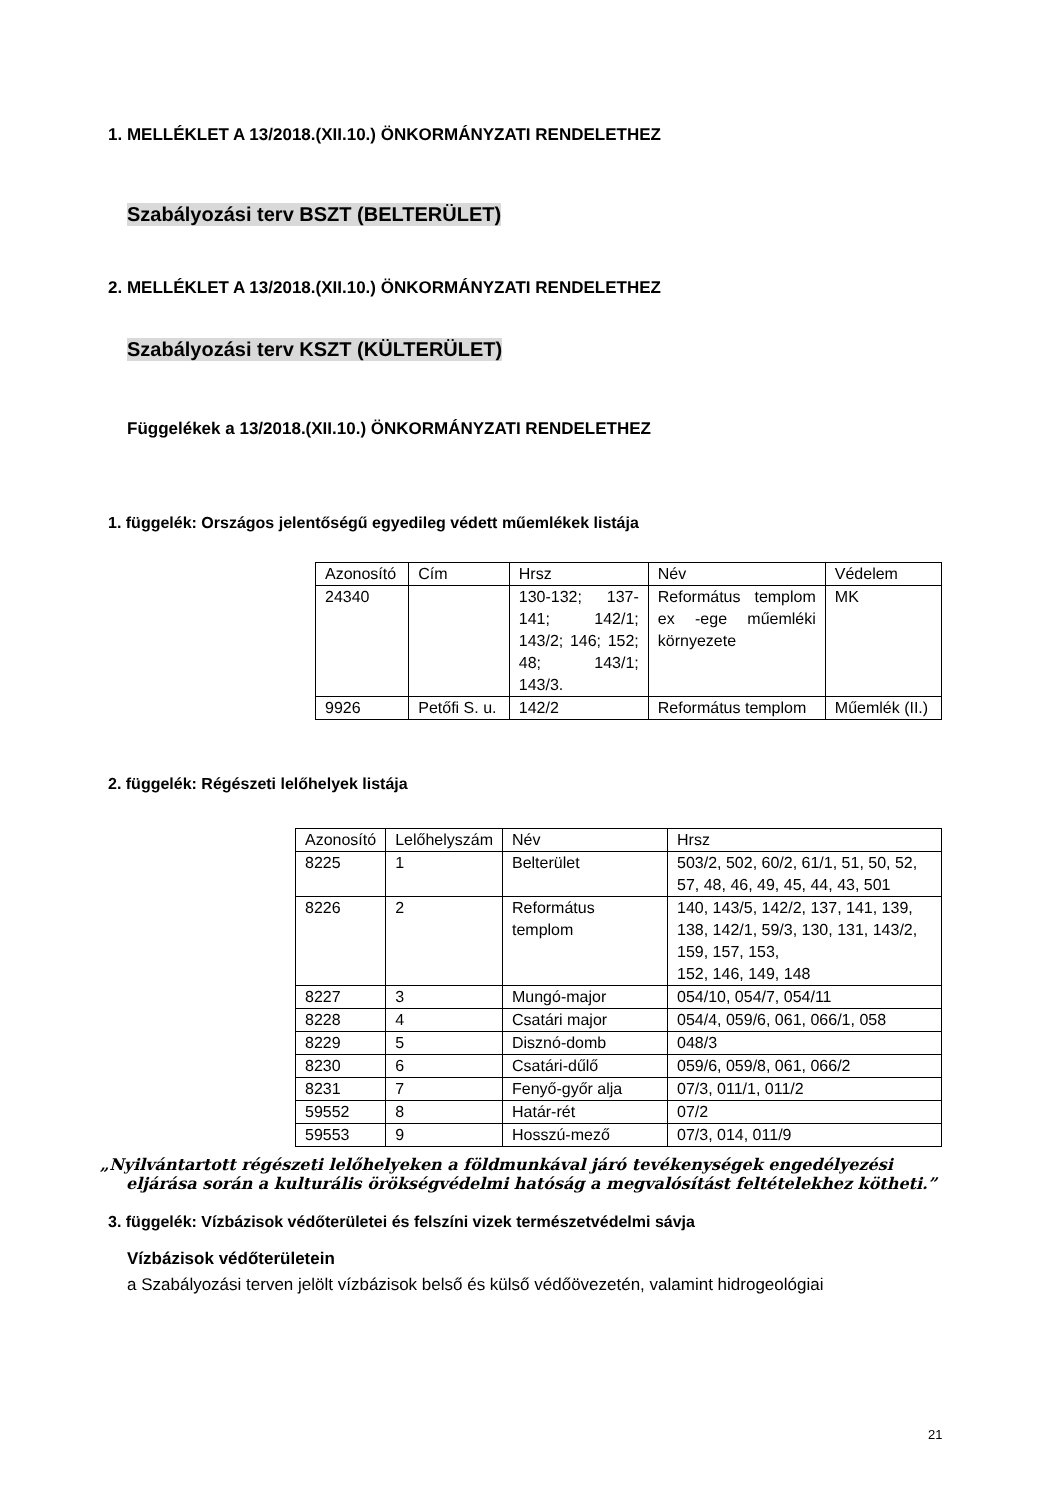1. MELLÉKLET A 13/2018.(XII.10.) ÖNKORMÁNYZATI RENDELETHEZ
Szabályozási terv BSZT (BELTERÜLET)
2. MELLÉKLET A 13/2018.(XII.10.) ÖNKORMÁNYZATI RENDELETHEZ
Szabályozási terv KSZT (KÜLTERÜLET)
Függelékek a 13/2018.(XII.10.) ÖNKORMÁNYZATI RENDELETHEZ
1. függelék: Országos jelentőségű egyedileg védett műemlékek listája
| Azonosító | Cím | Hrsz | Név | Védelem |
| 24340 | | 130-132; 137-141; 142/1; 143/2; 146; 152; 48; 143/1; 143/3. | Református templom ex -ege műemléki környezete | MK |
| 9926 | Petőfi S. u. | 142/2 | Református templom | Műemlék (II.) |
2. függelék: Régészeti lelőhelyek listája
| Azonosító | Lelőhelyszám | Név | Hrsz |
| 8225 | 1 | Belterület | 503/2, 502, 60/2, 61/1, 51, 50, 52, 57, 48, 46, 49, 45, 44, 43, 501 |
| 8226 | 2 | Református templom | 140, 143/5, 142/2, 137, 141, 139, 138, 142/1, 59/3, 130, 131, 143/2, 159, 157, 153, 152, 146, 149, 148 |
| 8227 | 3 | Mungó-major | 054/10, 054/7, 054/11 |
| 8228 | 4 | Csatári major | 054/4, 059/6, 061, 066/1, 058 |
| 8229 | 5 | Disznó-domb | 048/3 |
| 8230 | 6 | Csatári-dűlő | 059/6, 059/8, 061, 066/2 |
| 8231 | 7 | Fenyő-győr alja | 07/3, 011/1, 011/2 |
| 59552 | 8 | Határ-rét | 07/2 |
| 59553 | 9 | Hosszú-mező | 07/3, 014, 011/9 |
„Nyilvántartott régészeti lelőhelyeken a földmunkával járó tevékenységek engedélyezési eljárása során a kulturális örökségvédelmi hatóság a megvalósítást feltételekhez kötheti.”
3. függelék: Vízbázisok védőterületei és felszíni vizek természetvédelmi sávja
Vízbázisok védőterületein
a Szabályozási terven jelölt vízbázisok belső és külső védőövezetén, valamint hidrogeológiai
21